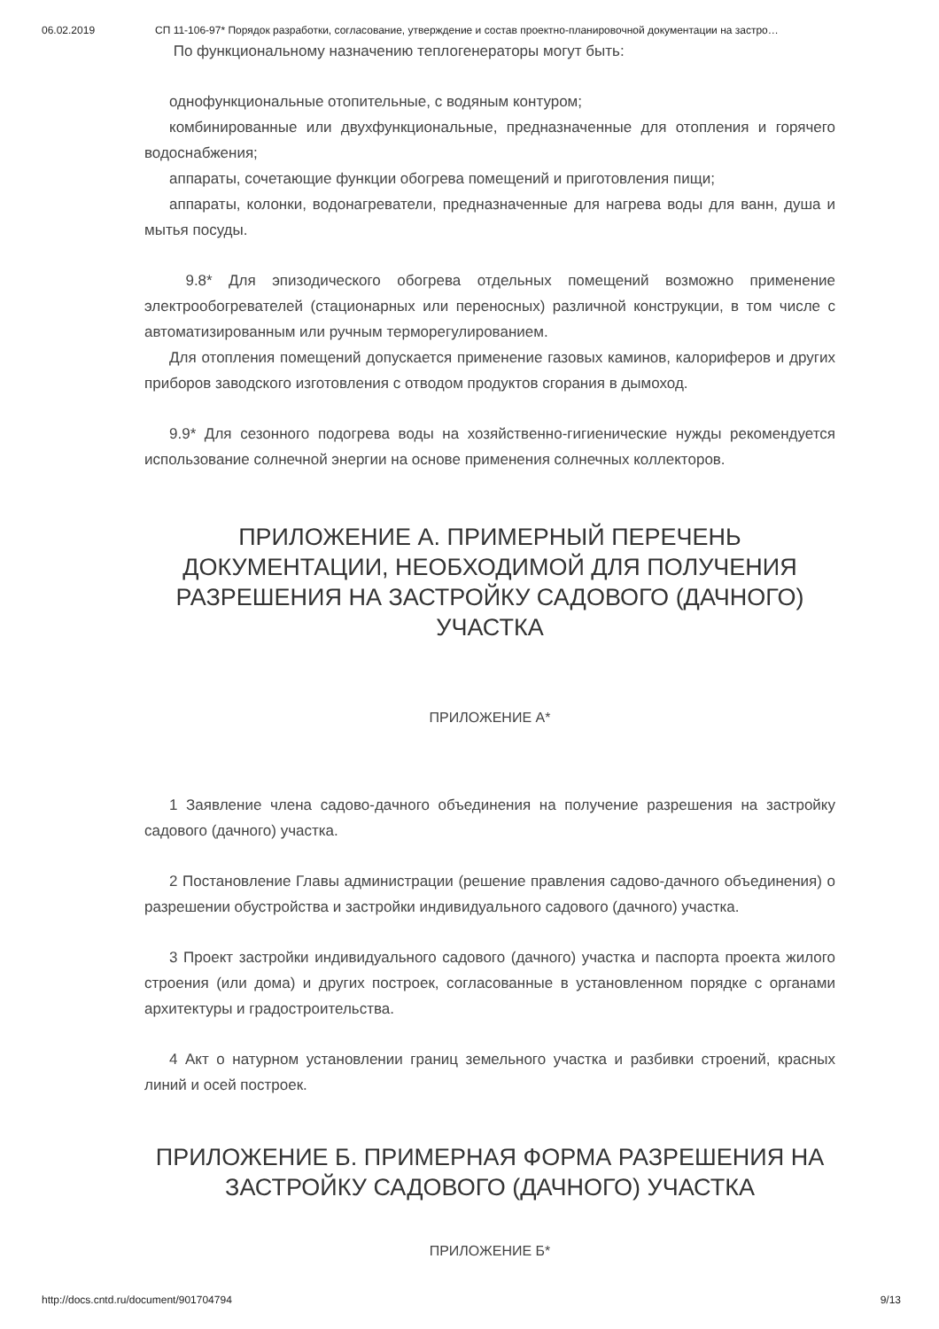06.02.2019 СП 11-106-97* Порядок разработки, согласование, утверждение и состав проектно-планировочной документации на застро…
По функциональному назначению теплогенераторы могут быть:
однофункциональные отопительные, с водяным контуром;
комбинированные или двухфункциональные, предназначенные для отопления и горячего водоснабжения;
аппараты, сочетающие функции обогрева помещений и приготовления пищи;
аппараты, колонки, водонагреватели, предназначенные для нагрева воды для ванн, душа и мытья посуды.
9.8* Для эпизодического обогрева отдельных помещений возможно применение электрообогревателей (стационарных или переносных) различной конструкции, в том числе с автоматизированным или ручным терморегулированием.
Для отопления помещений допускается применение газовых каминов, калориферов и других приборов заводского изготовления с отводом продуктов сгорания в дымоход.
9.9* Для сезонного подогрева воды на хозяйственно-гигиенические нужды рекомендуется использование солнечной энергии на основе применения солнечных коллекторов.
ПРИЛОЖЕНИЕ А. ПРИМЕРНЫЙ ПЕРЕЧЕНЬ ДОКУМЕНТАЦИИ, НЕОБХОДИМОЙ ДЛЯ ПОЛУЧЕНИЯ РАЗРЕШЕНИЯ НА ЗАСТРОЙКУ САДОВОГО (ДАЧНОГО) УЧАСТКА
ПРИЛОЖЕНИЕ А*
1 Заявление члена садово-дачного объединения на получение разрешения на застройку садового (дачного) участка.
2 Постановление Главы администрации (решение правления садово-дачного объединения) о разрешении обустройства и застройки индивидуального садового (дачного) участка.
3 Проект застройки индивидуального садового (дачного) участка и паспорта проекта жилого строения (или дома) и других построек, согласованные в установленном порядке с органами архитектуры и градостроительства.
4 Акт о натурном установлении границ земельного участка и разбивки строений, красных линий и осей построек.
ПРИЛОЖЕНИЕ Б. ПРИМЕРНАЯ ФОРМА РАЗРЕШЕНИЯ НА ЗАСТРОЙКУ САДОВОГО (ДАЧНОГО) УЧАСТКА
ПРИЛОЖЕНИЕ Б*
http://docs.cntd.ru/document/901704794 9/13